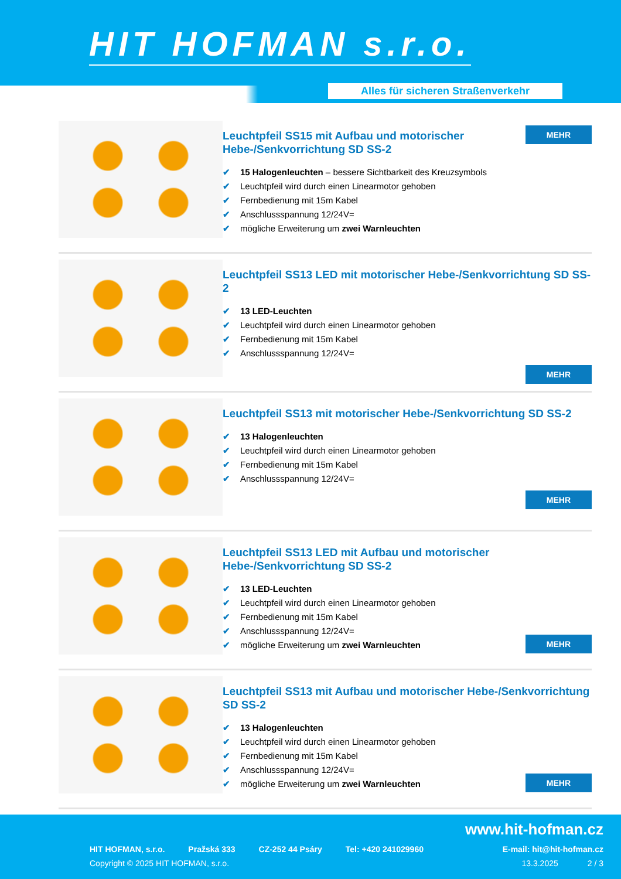HIT HOFMAN s.r.o.
Alles für sicheren Straßenverkehr
MEHR
Leuchtpfeil SS15 mit Aufbau und motorischer Hebe-/Senkvorrichtung SD SS-2
✔ 15 Halogenleuchten – bessere Sichtbarkeit des Kreuzsymbols
✔ Leuchtpfeil wird durch einen Linearmotor gehoben
✔ Fernbedienung mit 15m Kabel
✔ Anschlussspannung 12/24V=
✔ mögliche Erweiterung um zwei Warnleuchten
Leuchtpfeil SS13 LED mit motorischer Hebe-/Senkvorrichtung SD SS-2
✔ 13 LED-Leuchten
✔ Leuchtpfeil wird durch einen Linearmotor gehoben
✔ Fernbedienung mit 15m Kabel
✔ Anschlussspannung 12/24V=
MEHR
Leuchtpfeil SS13 mit motorischer Hebe-/Senkvorrichtung SD SS-2
✔ 13 Halogenleuchten
✔ Leuchtpfeil wird durch einen Linearmotor gehoben
✔ Fernbedienung mit 15m Kabel
✔ Anschlussspannung 12/24V=
MEHR
Leuchtpfeil SS13 LED mit Aufbau und motorischer Hebe-/Senkvorrichtung SD SS-2
✔ 13 LED-Leuchten
✔ Leuchtpfeil wird durch einen Linearmotor gehoben
✔ Fernbedienung mit 15m Kabel
✔ Anschlussspannung 12/24V=
✔ mögliche Erweiterung um zwei Warnleuchten
MEHR
Leuchtpfeil SS13 mit Aufbau und motorischer Hebe-/Senkvorrichtung SD SS-2
✔ 13 Halogenleuchten
✔ Leuchtpfeil wird durch einen Linearmotor gehoben
✔ Fernbedienung mit 15m Kabel
✔ Anschlussspannung 12/24V=
✔ mögliche Erweiterung um zwei Warnleuchten
MEHR
www.hit-hofman.cz
HIT HOFMAN, s.r.o. Pražská 333 CZ-252 44 Psáry Tel: +420 241029960 E-mail: hit@hit-hofman.cz
Copyright © 2025 HIT HOFMAN, s.r.o. 13.3.2025 2 / 3